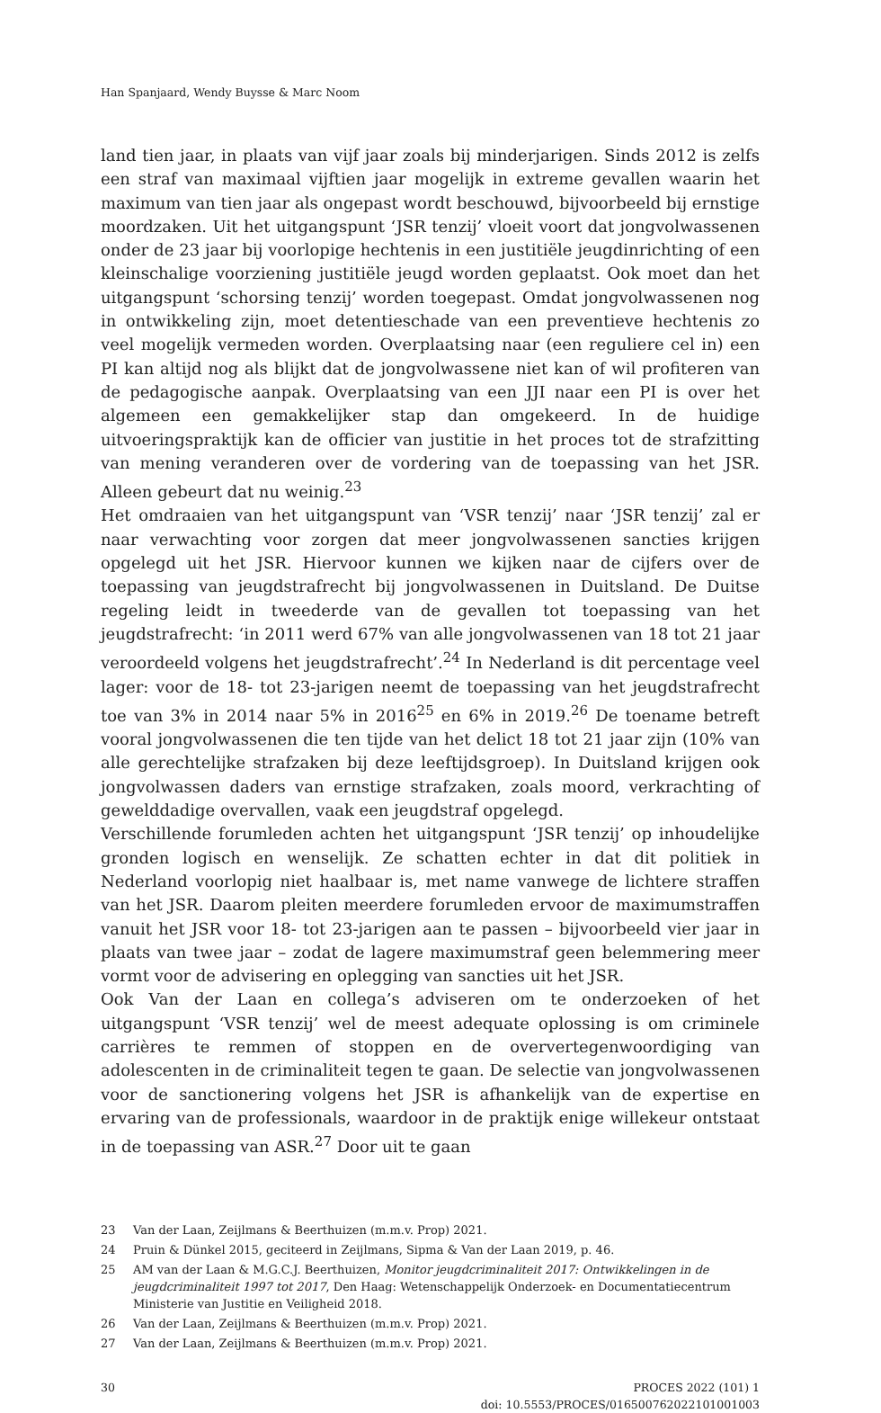Han Spanjaard, Wendy Buysse & Marc Noom
land tien jaar, in plaats van vijf jaar zoals bij minderjarigen. Sinds 2012 is zelfs een straf van maximaal vijftien jaar mogelijk in extreme gevallen waarin het maximum van tien jaar als ongepast wordt beschouwd, bijvoorbeeld bij ernstige moordzaken. Uit het uitgangspunt ‘JSR tenzij’ vloeit voort dat jongvolwassenen onder de 23 jaar bij voorlopige hechtenis in een justitiële jeugdinrichting of een kleinschalige voorziening justitiële jeugd worden geplaatst. Ook moet dan het uitgangspunt ‘schorsing tenzij’ worden toegepast. Omdat jongvolwassenen nog in ontwikkeling zijn, moet detentieschade van een preventieve hechtenis zo veel mogelijk vermeden worden. Overplaatsing naar (een reguliere cel in) een PI kan altijd nog als blijkt dat de jongvolwassene niet kan of wil profiteren van de pedagogische aanpak. Overplaatsing van een JJI naar een PI is over het algemeen een gemakkelijker stap dan omgekeerd. In de huidige uitvoeringspraktijk kan de officier van justitie in het proces tot de strafzitting van mening veranderen over de vordering van de toepassing van het JSR. Alleen gebeurt dat nu weinig.<sup>23</sup>
Het omdraaien van het uitgangspunt van ‘VSR tenzij’ naar ‘JSR tenzij’ zal er naar verwachting voor zorgen dat meer jongvolwassenen sancties krijgen opgelegd uit het JSR. Hiervoor kunnen we kijken naar de cijfers over de toepassing van jeugdstrafrecht bij jongvolwassenen in Duitsland. De Duitse regeling leidt in tweederde van de gevallen tot toepassing van het jeugdstrafrecht: ‘in 2011 werd 67% van alle jongvolwassenen van 18 tot 21 jaar veroordeeld volgens het jeugdstrafrecht’.<sup>24</sup> In Nederland is dit percentage veel lager: voor de 18- tot 23-jarigen neemt de toepassing van het jeugdstrafrecht toe van 3% in 2014 naar 5% in 2016<sup>25</sup> en 6% in 2019.<sup>26</sup> De toename betreft vooral jongvolwassenen die ten tijde van het delict 18 tot 21 jaar zijn (10% van alle gerechtelijke strafzaken bij deze leeftijdsgroep). In Duitsland krijgen ook jongvolwassen daders van ernstige strafzaken, zoals moord, verkrachting of gewelddadige overvallen, vaak een jeugdstraf opgelegd.
Verschillende forumleden achten het uitgangspunt ‘JSR tenzij’ op inhoudelijke gronden logisch en wenselijk. Ze schatten echter in dat dit politiek in Nederland voorlopig niet haalbaar is, met name vanwege de lichtere straffen van het JSR. Daarom pleiten meerdere forumleden ervoor de maximumstraffen vanuit het JSR voor 18- tot 23-jarigen aan te passen – bijvoorbeeld vier jaar in plaats van twee jaar – zodat de lagere maximumstraf geen belemmering meer vormt voor de advisering en oplegging van sancties uit het JSR.
Ook Van der Laan en collega’s adviseren om te onderzoeken of het uitgangspunt ‘VSR tenzij’ wel de meest adequate oplossing is om criminele carrières te remmen of stoppen en de oververtegenwoordiging van adolescenten in de criminaliteit tegen te gaan. De selectie van jongvolwassenen voor de sanctionering volgens het JSR is afhankelijk van de expertise en ervaring van de professionals, waardoor in de praktijk enige willekeur ontstaat in de toepassing van ASR.<sup>27</sup> Door uit te gaan
23 Van der Laan, Zeijlmans & Beerthuizen (m.m.v. Prop) 2021.
24 Pruin & Dünkel 2015, geciteerd in Zeijlmans, Sipma & Van der Laan 2019, p. 46.
25 AM van der Laan & M.G.C.J. Beerthuizen, Monitor jeugdcriminaliteit 2017: Ontwikkelingen in de jeugdcriminaliteit 1997 tot 2017, Den Haag: Wetenschappelijk Onderzoek- en Documentatiecentrum Ministerie van Justitie en Veiligheid 2018.
26 Van der Laan, Zeijlmans & Beerthuizen (m.m.v. Prop) 2021.
27 Van der Laan, Zeijlmans & Beerthuizen (m.m.v. Prop) 2021.
30 PROCES 2022 (101) 1
doi: 10.5553/PROCES/016500762022101001003